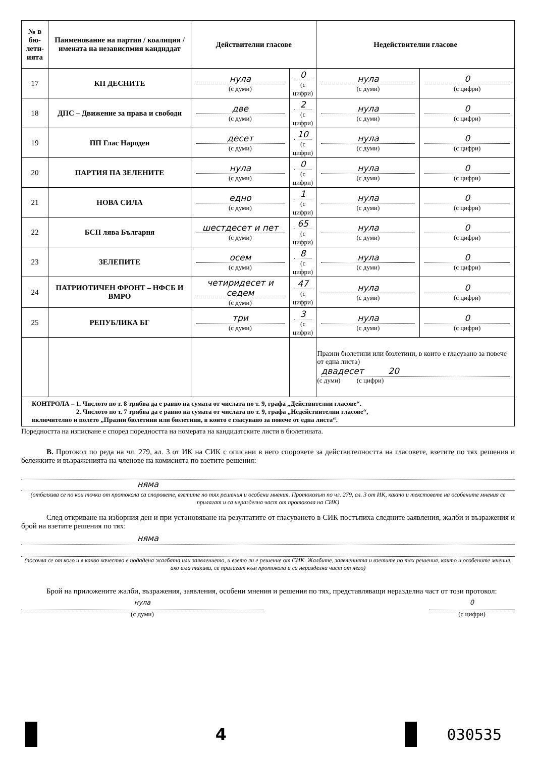| № в бю-летн-ията | Паименование на партия / коалиция / имената на независпмия канднддат | Действителни гласове | | Недействителни гласове | |
| --- | --- | --- | --- | --- | --- |
| 17 | КП ДЕСНИТЕ | нула (с думи) | 0 (с цифри) | нула (с думи) | 0 (с цифри) |
| 18 | ДПС – Движение за права и свободи | две (с думи) | 2 (с цифри) | нула (с думи) | 0 (с цифри) |
| 19 | ПП Глас Народеи | десет (с думи) | 10 (с цифри) | нула (с думи) | 0 (с цифри) |
| 20 | ПАРТИЯ ПА ЗЕЛЕНИТЕ | нула (с думи) | 0 (с цифри) | нула (с думи) | 0 (с цифри) |
| 21 | НОВА СИЛА | едно (с думи) | 1 (с цифри) | нула (с думи) | 0 (с цифри) |
| 22 | БСП лява Българня | шестдесет и пет (с думи) | 65 (с цифри) | нула (с думи) | 0 (с цифри) |
| 23 | ЗЕЛЕПИТЕ | осем (с думи) | 8 (с цифри) | нула (с думи) | 0 (с цифри) |
| 24 | ПАТРИОТИЧЕН ФРОНТ – НФСБ И ВМРО | четиридесет и седем (с думи) | 47 (с цифри) | нула (с думи) | 0 (с цифри) |
| 25 | РЕПУБЛИКА БГ | три (с думи) | 3 (с цифри) | нула (с думи) | 0 (с цифри) |
| | | | | Празни бюлетини или бюлетини, в които е гласувано за повече от една листа) двадесет 20 (с думи) (с цифри) | |
| КОНТРОЛА – 1. Числото по т. 8 трябва да е равно на сумата от числата по т. 9, графа „Действителни гласове“. 2. Числото по т. 7 трябва да е равно на сумата от числата по т. 9, графа „Недействителни гласове“, включително и полето „Празни бюлетини или бюлетини, в които е гласувано за повече от една листа“. | | | | | |
Поредността на изписване е според поредността на номерата на кандидатските листи в бюлетината.
В. Протокол по реда на чл. 279, ал. 3 от ИК на СИК с описани в него споровете за действителността на гласовете, взетите по тях решения и бележките и възраженията на членове на комисията по взетите решения:
няма
(отбелязва се по кои точки от протокола са споровете, взетите по тях решения и особени мнения. Протоколът по чл. 279, ал. 3 от ИК, както и текстовете на особените мнения се прилагат и са неразделна част от протокола на СИК)
След откриване на изборния ден и при установяване на резултатите от гласуването в СИК постъпиха следните заявления, жалби и възражения и брой на взетите решения по тях:
няма
(посочва се от кого и в какво качество е подадена жалбата или заявлението, и взето ли е решение от СИК. Жалбите, заявленията и взетите по тях решения, както и особените мнения, ако има такива, се прилагат към протокола и са неразделна част от него)
Брой на приложените жалби, възражения, заявления, особени мнения и решения по тях, представляващи неразделна част от този протокол:
нула
(с думи)
0
(с цифри)
4 030535